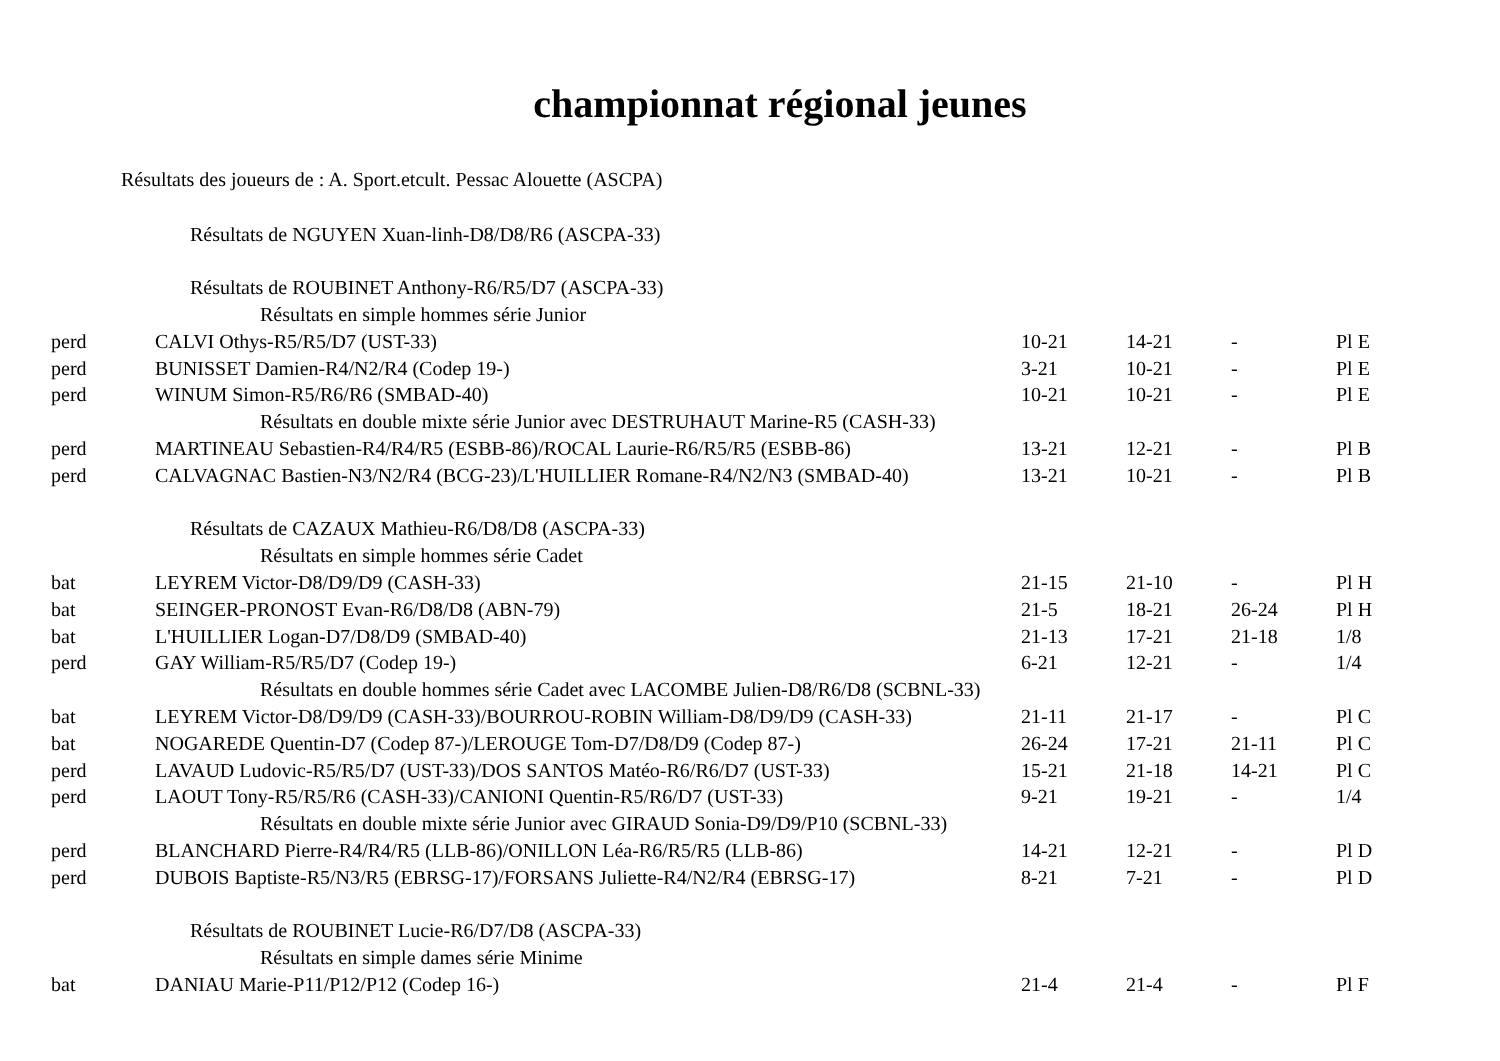championnat régional jeunes
Résultats des joueurs de : A. Sport.etcult. Pessac Alouette (ASCPA)
| Résultats de NGUYEN Xuan-linh-D8/D8/R6 (ASCPA-33) | | | | | |
| Résultats de ROUBINET Anthony-R6/R5/D7 (ASCPA-33) | | | | | |
| Résultats en simple hommes série Junior | | | | | |
| perd | CALVI Othys-R5/R5/D7 (UST-33) | 10-21 | 14-21 | - | Pl E |
| perd | BUNISSET Damien-R4/N2/R4 (Codep 19-) | 3-21 | 10-21 | - | Pl E |
| perd | WINUM Simon-R5/R6/R6 (SMBAD-40) | 10-21 | 10-21 | - | Pl E |
| Résultats en double mixte série Junior avec DESTRUHAUT Marine-R5 (CASH-33) | | | | | |
| perd | MARTINEAU Sebastien-R4/R4/R5 (ESBB-86)/ROCAL Laurie-R6/R5/R5 (ESBB-86) | 13-21 | 12-21 | - | Pl B |
| perd | CALVAGNAC Bastien-N3/N2/R4 (BCG-23)/L'HUILLIER Romane-R4/N2/N3 (SMBAD-40) | 13-21 | 10-21 | - | Pl B |
| Résultats de CAZAUX Mathieu-R6/D8/D8 (ASCPA-33) | | | | | |
| Résultats en simple hommes série Cadet | | | | | |
| bat | LEYREM Victor-D8/D9/D9 (CASH-33) | 21-15 | 21-10 | - | Pl H |
| bat | SEINGER-PRONOST Evan-R6/D8/D8 (ABN-79) | 21-5 | 18-21 | 26-24 | Pl H |
| bat | L'HUILLIER Logan-D7/D8/D9 (SMBAD-40) | 21-13 | 17-21 | 21-18 | 1/8 |
| perd | GAY William-R5/R5/D7 (Codep 19-) | 6-21 | 12-21 | - | 1/4 |
| Résultats en double hommes série Cadet avec LACOMBE Julien-D8/R6/D8 (SCBNL-33) | | | | | |
| bat | LEYREM Victor-D8/D9/D9 (CASH-33)/BOURROU-ROBIN William-D8/D9/D9 (CASH-33) | 21-11 | 21-17 | - | Pl C |
| bat | NOGAREDE Quentin-D7 (Codep 87-)/LEROUGE Tom-D7/D8/D9 (Codep 87-) | 26-24 | 17-21 | 21-11 | Pl C |
| perd | LAVAUD Ludovic-R5/R5/D7 (UST-33)/DOS SANTOS Matéo-R6/R6/D7 (UST-33) | 15-21 | 21-18 | 14-21 | Pl C |
| perd | LAOUT Tony-R5/R5/R6 (CASH-33)/CANIONI Quentin-R5/R6/D7 (UST-33) | 9-21 | 19-21 | - | 1/4 |
| Résultats en double mixte série Junior avec GIRAUD Sonia-D9/D9/P10 (SCBNL-33) | | | | | |
| perd | BLANCHARD Pierre-R4/R4/R5 (LLB-86)/ONILLON Léa-R6/R5/R5 (LLB-86) | 14-21 | 12-21 | - | Pl D |
| perd | DUBOIS Baptiste-R5/N3/R5 (EBRSG-17)/FORSANS Juliette-R4/N2/R4 (EBRSG-17) | 8-21 | 7-21 | - | Pl D |
| Résultats de ROUBINET Lucie-R6/D7/D8 (ASCPA-33) | | | | | |
| Résultats en simple dames série Minime | | | | | |
| bat | DANIAU Marie-P11/P12/P12 (Codep 16-) | 21-4 | 21-4 | - | Pl F |